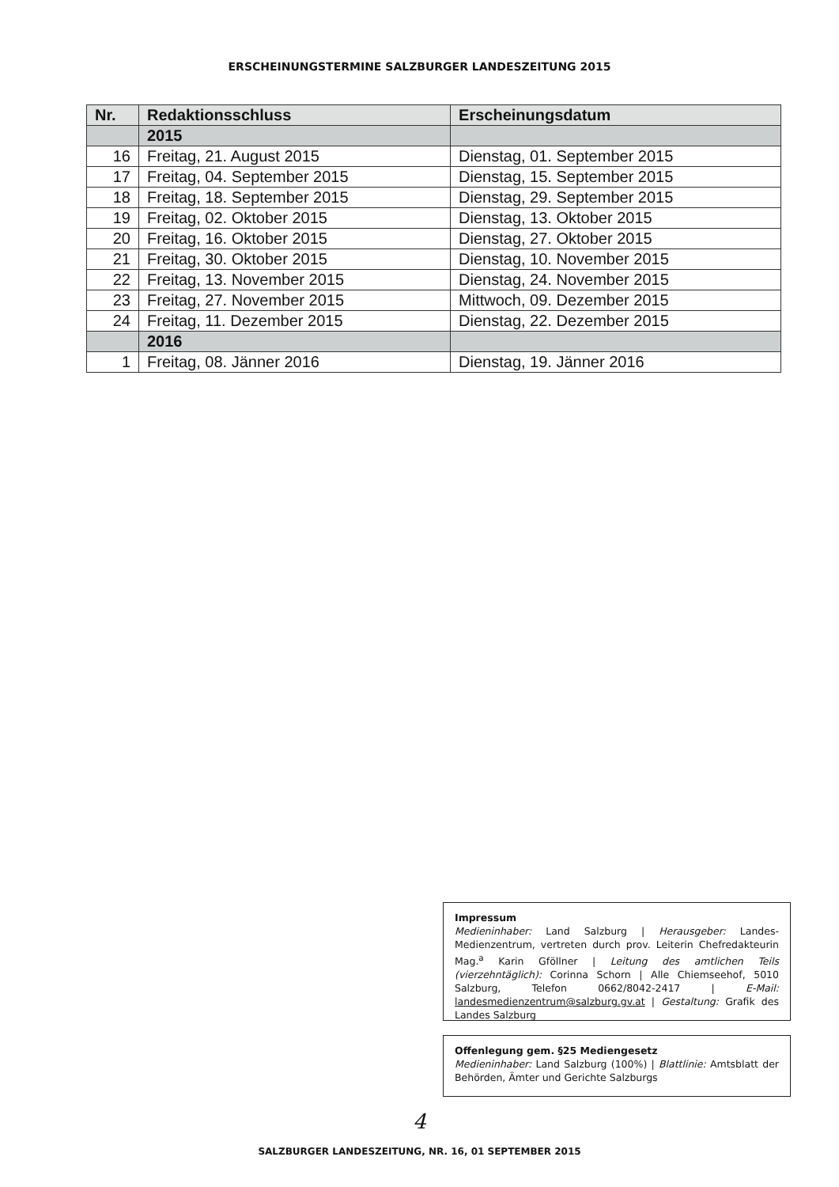ERSCHEINUNGSTERMINE SALZBURGER LANDESZEITUNG 2015
| Nr. | Redaktionsschluss | Erscheinungsdatum |
| --- | --- | --- |
| | 2015 | |
| 16 | Freitag, 21. August 2015 | Dienstag, 01. September 2015 |
| 17 | Freitag, 04. September 2015 | Dienstag, 15. September 2015 |
| 18 | Freitag, 18. September 2015 | Dienstag, 29. September 2015 |
| 19 | Freitag, 02. Oktober 2015 | Dienstag, 13. Oktober 2015 |
| 20 | Freitag, 16. Oktober 2015 | Dienstag, 27. Oktober 2015 |
| 21 | Freitag, 30. Oktober 2015 | Dienstag, 10. November 2015 |
| 22 | Freitag, 13. November 2015 | Dienstag, 24. November 2015 |
| 23 | Freitag, 27. November 2015 | Mittwoch, 09. Dezember 2015 |
| 24 | Freitag, 11. Dezember 2015 | Dienstag, 22. Dezember 2015 |
| | 2016 | |
| 1 | Freitag, 08. Jänner 2016 | Dienstag, 19. Jänner 2016 |
Impressum
Medieninhaber: Land Salzburg | Herausgeber: Landes-Medienzentrum, vertreten durch prov. Leiterin Chefredakteurin Mag.<sup>a</sup> Karin Gföllner | Leitung des amtlichen Teils (vierzehntäglich): Corinna Schorn | Alle Chiemseehof, 5010 Salzburg, Telefon 0662/8042-2417 | E-Mail: landesmedienzentrum@salzburg.gv.at | Gestaltung: Grafik des Landes Salzburg
Offenlegung gem. §25 Mediengesetz
Medieninhaber: Land Salzburg (100%) | Blattlinie: Amtsblatt der Behörden, Ämter und Gerichte Salzburgs
4
SALZBURGER LANDESZEITUNG, NR. 16, 01 SEPTEMBER 2015